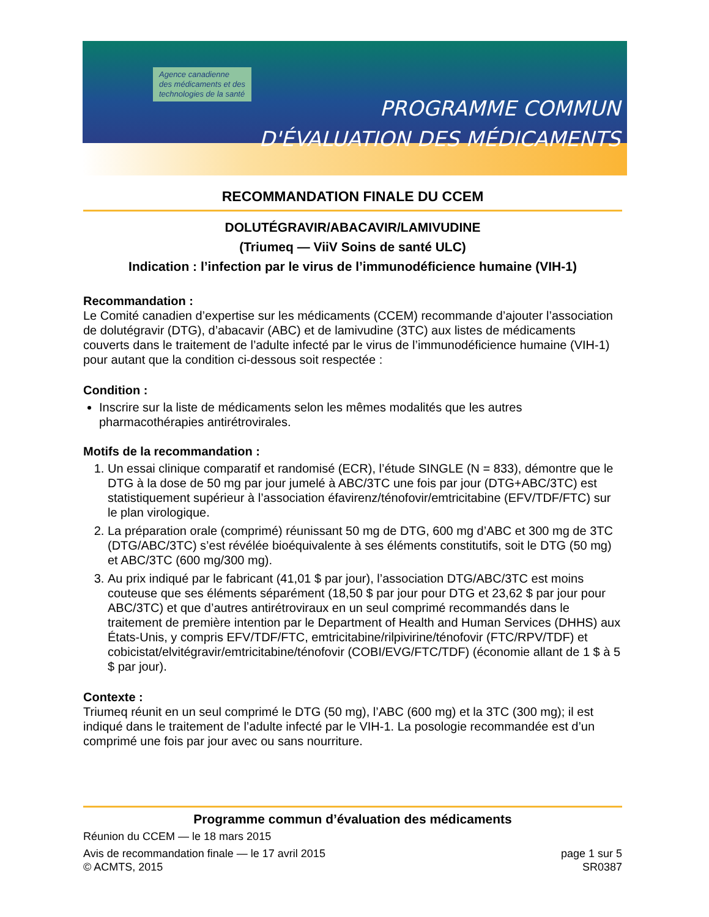Agence canadienne
des médicaments et des
technologies de la santé
PROGRAMME COMMUN
D'ÉVALUATION DES MÉDICAMENTS
RECOMMANDATION FINALE DU CCEM
DOLUTÉGRAVIR/ABACAVIR/LAMIVUDINE
(Triumeq — ViiV Soins de santé ULC)
Indication : l’infection par le virus de l’immunodéficience humaine (VIH-1)
Recommandation :
Le Comité canadien d’expertise sur les médicaments (CCEM) recommande d’ajouter l’association de dolutégravir (DTG), d’abacavir (ABC) et de lamivudine (3TC) aux listes de médicaments couverts dans le traitement de l’adulte infecté par le virus de l’immunodéficience humaine (VIH-1) pour autant que la condition ci-dessous soit respectée :
Condition :
Inscrire sur la liste de médicaments selon les mêmes modalités que les autres pharmacothérapies antirétrovirales.
Motifs de la recommandation :
1. Un essai clinique comparatif et randomisé (ECR), l’étude SINGLE (N = 833), démontre que le DTG à la dose de 50 mg par jour jumelé à ABC/3TC une fois par jour (DTG+ABC/3TC) est statistiquement supérieur à l’association éfavirenz/ténofovir/emtricitabine (EFV/TDF/FTC) sur le plan virologique.
2. La préparation orale (comprimé) réunissant 50 mg de DTG, 600 mg d’ABC et 300 mg de 3TC (DTG/ABC/3TC) s’est révélée bioéquivalente à ses éléments constitutifs, soit le DTG (50 mg) et ABC/3TC (600 mg/300 mg).
3. Au prix indiqué par le fabricant (41,01 $ par jour), l’association DTG/ABC/3TC est moins couteuse que ses éléments séparément (18,50 $ par jour pour DTG et 23,62 $ par jour pour ABC/3TC) et que d’autres antirétroviraux en un seul comprimé recommandés dans le traitement de première intention par le Department of Health and Human Services (DHHS) aux États-Unis, y compris EFV/TDF/FTC, emtricitabine/rilpivirine/ténofovir (FTC/RPV/TDF) et cobicistat/elvitégravir/emtricitabine/ténofovir (COBI/EVG/FTC/TDF) (économie allant de 1 $ à 5 $ par jour).
Contexte :
Triumeq réunit en un seul comprimé le DTG (50 mg), l’ABC (600 mg) et la 3TC (300 mg); il est indiqué dans le traitement de l’adulte infecté par le VIH-1. La posologie recommandée est d’un comprimé une fois par jour avec ou sans nourriture.
Programme commun d’évaluation des médicaments
Réunion du CCEM — le 18 mars 2015
Avis de recommandation finale — le 17 avril 2015 page 1 sur 5
© ACMTS, 2015 SR0387